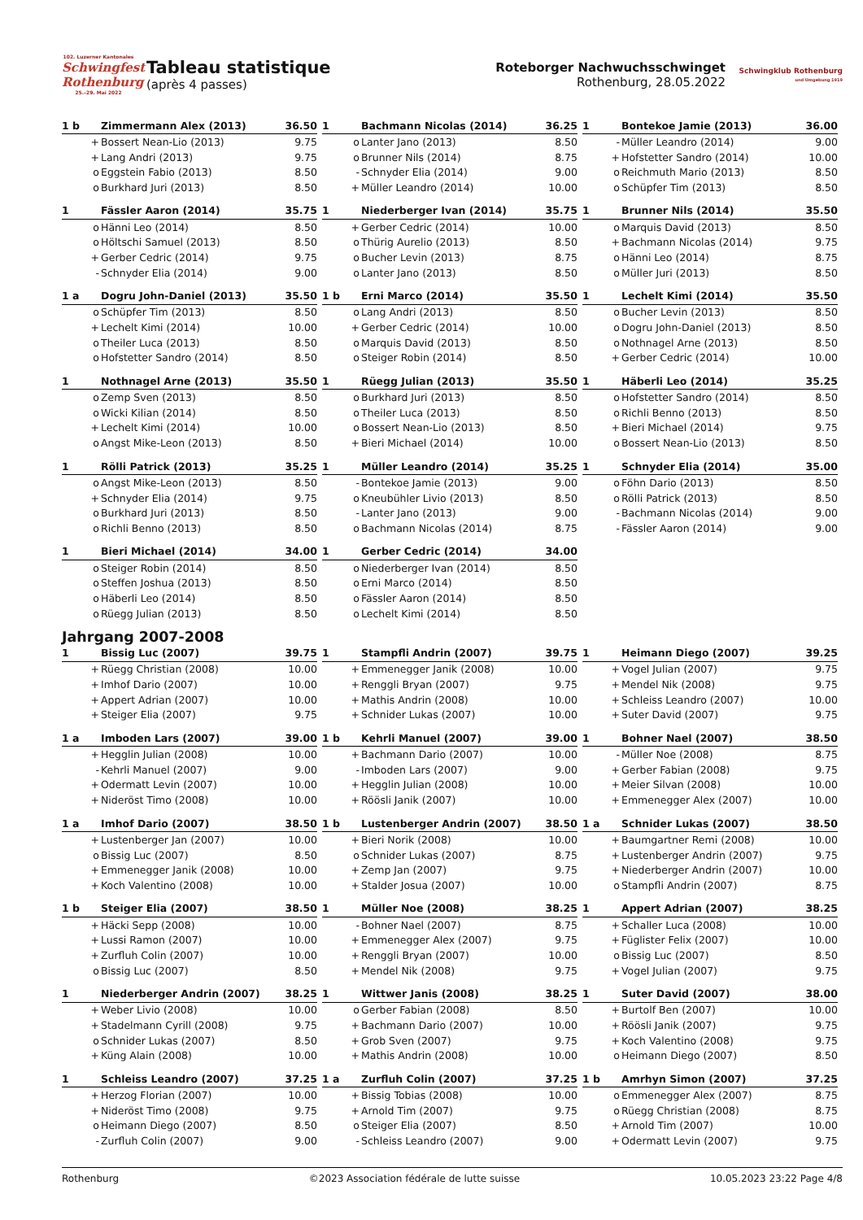102. Luzerner Kantonales
Schwingfest Rothenburg
25.–29. Mai 2022
Tableau statistique
(après 4 passes)
Roteborger Nachwuchsschwinget
Rothenburg, 28.05.2022
Schwingklub Rothenburg
und Umgebung 1919
| 1 b | Zimmermann Alex (2013) | 36.50 |
| --- | --- | --- |
| + | Bossert Nean-Lio (2013) | 9.75 |
| + | Lang Andri (2013) | 9.75 |
| o | Eggstein Fabio (2013) | 8.50 |
| o | Burkhard Juri (2013) | 8.50 |
| 1 | Bachmann Nicolas (2014) | 36.25 |
| --- | --- | --- |
| o | Lanter Jano (2013) | 8.50 |
| o | Brunner Nils (2014) | 8.75 |
| - | Schnyder Elia (2014) | 9.00 |
| + | Müller Leandro (2014) | 10.00 |
| 1 | Bontekoe Jamie (2013) | 36.00 |
| --- | --- | --- |
| - | Müller Leandro (2014) | 9.00 |
| + | Hofstetter Sandro (2014) | 10.00 |
| o | Reichmuth Mario (2013) | 8.50 |
| o | Schüpfer Tim (2013) | 8.50 |
| 1 | Fässler Aaron (2014) | 35.75 |
| --- | --- | --- |
| o | Hänni Leo (2014) | 8.50 |
| o | Höltschi Samuel (2013) | 8.50 |
| + | Gerber Cedric (2014) | 9.75 |
| - | Schnyder Elia (2014) | 9.00 |
| 1 | Niederberger Ivan (2014) | 35.75 |
| --- | --- | --- |
| + | Gerber Cedric (2014) | 10.00 |
| o | Thürig Aurelio (2013) | 8.50 |
| o | Bucher Levin (2013) | 8.75 |
| o | Lanter Jano (2013) | 8.50 |
| 1 | Brunner Nils (2014) | 35.50 |
| --- | --- | --- |
| o | Marquis David (2013) | 8.50 |
| + | Bachmann Nicolas (2014) | 9.75 |
| o | Hänni Leo (2014) | 8.75 |
| o | Müller Juri (2013) | 8.50 |
| 1 a | Dogru John-Daniel (2013) | 35.50 |
| --- | --- | --- |
| o | Schüpfer Tim (2013) | 8.50 |
| + | Lechelt Kimi (2014) | 10.00 |
| o | Theiler Luca (2013) | 8.50 |
| o | Hofstetter Sandro (2014) | 8.50 |
| 1 b | Erni Marco (2014) | 35.50 |
| --- | --- | --- |
| o | Lang Andri (2013) | 8.50 |
| + | Gerber Cedric (2014) | 10.00 |
| o | Marquis David (2013) | 8.50 |
| o | Steiger Robin (2014) | 8.50 |
| 1 | Lechelt Kimi (2014) | 35.50 |
| --- | --- | --- |
| o | Bucher Levin (2013) | 8.50 |
| o | Dogru John-Daniel (2013) | 8.50 |
| o | Nothnagel Arne (2013) | 8.50 |
| + | Gerber Cedric (2014) | 10.00 |
| 1 | Nothnagel Arne (2013) | 35.50 |
| --- | --- | --- |
| o | Zemp Sven (2013) | 8.50 |
| o | Wicki Kilian (2014) | 8.50 |
| + | Lechelt Kimi (2014) | 10.00 |
| o | Angst Mike-Leon (2013) | 8.50 |
| 1 | Rüegg Julian (2013) | 35.50 |
| --- | --- | --- |
| o | Burkhard Juri (2013) | 8.50 |
| o | Theiler Luca (2013) | 8.50 |
| o | Bossert Nean-Lio (2013) | 8.50 |
| + | Bieri Michael (2014) | 10.00 |
| 1 | Häberli Leo (2014) | 35.25 |
| --- | --- | --- |
| o | Hofstetter Sandro (2014) | 8.50 |
| o | Richli Benno (2013) | 8.50 |
| + | Bieri Michael (2014) | 9.75 |
| o | Bossert Nean-Lio (2013) | 8.50 |
| 1 | Rölli Patrick (2013) | 35.25 |
| --- | --- | --- |
| o | Angst Mike-Leon (2013) | 8.50 |
| + | Schnyder Elia (2014) | 9.75 |
| o | Burkhard Juri (2013) | 8.50 |
| o | Richli Benno (2013) | 8.50 |
| 1 | Müller Leandro (2014) | 35.25 |
| --- | --- | --- |
| - | Bontekoe Jamie (2013) | 9.00 |
| o | Kneubühler Livio (2013) | 8.50 |
| - | Lanter Jano (2013) | 9.00 |
| o | Bachmann Nicolas (2014) | 8.75 |
| 1 | Schnyder Elia (2014) | 35.00 |
| --- | --- | --- |
| o | Föhn Dario (2013) | 8.50 |
| o | Rölli Patrick (2013) | 8.50 |
| - | Bachmann Nicolas (2014) | 9.00 |
| - | Fässler Aaron (2014) | 9.00 |
| 1 | Bieri Michael (2014) | 34.00 |
| --- | --- | --- |
| o | Steiger Robin (2014) | 8.50 |
| o | Steffen Joshua (2013) | 8.50 |
| o | Häberli Leo (2014) | 8.50 |
| o | Rüegg Julian (2013) | 8.50 |
| 1 | Gerber Cedric (2014) | 34.00 |
| --- | --- | --- |
| o | Niederberger Ivan (2014) | 8.50 |
| o | Erni Marco (2014) | 8.50 |
| o | Fässler Aaron (2014) | 8.50 |
| o | Lechelt Kimi (2014) | 8.50 |
Jahrgang 2007-2008
| 1 | Bissig Luc (2007) | 39.75 |
| --- | --- | --- |
| + | Rüegg Christian (2008) | 10.00 |
| + | Imhof Dario (2007) | 10.00 |
| + | Appert Adrian (2007) | 10.00 |
| + | Steiger Elia (2007) | 9.75 |
| 1 | Stampfli Andrin (2007) | 39.75 |
| --- | --- | --- |
| + | Emmenegger Janik (2008) | 10.00 |
| + | Renggli Bryan (2007) | 9.75 |
| + | Mathis Andrin (2008) | 10.00 |
| + | Schnider Lukas (2007) | 10.00 |
| 1 | Heimann Diego (2007) | 39.25 |
| --- | --- | --- |
| + | Vogel Julian (2007) | 9.75 |
| + | Mendel Nik (2008) | 9.75 |
| + | Schleiss Leandro (2007) | 10.00 |
| + | Suter David (2007) | 9.75 |
| 1 a | Imboden Lars (2007) | 39.00 |
| --- | --- | --- |
| + | Hegglin Julian (2008) | 10.00 |
| - | Kehrli Manuel (2007) | 9.00 |
| + | Odermatt Levin (2007) | 10.00 |
| + | Nideröst Timo (2008) | 10.00 |
| 1 b | Kehrli Manuel (2007) | 39.00 |
| --- | --- | --- |
| + | Bachmann Dario (2007) | 10.00 |
| - | Imboden Lars (2007) | 9.00 |
| + | Hegglin Julian (2008) | 10.00 |
| + | Röösli Janik (2007) | 10.00 |
| 1 | Bohner Nael (2007) | 38.50 |
| --- | --- | --- |
| - | Müller Noe (2008) | 8.75 |
| + | Gerber Fabian (2008) | 9.75 |
| + | Meier Silvan (2008) | 10.00 |
| + | Emmenegger Alex (2007) | 10.00 |
| 1 a | Imhof Dario (2007) | 38.50 |
| --- | --- | --- |
| + | Lustenberger Jan (2007) | 10.00 |
| o | Bissig Luc (2007) | 8.50 |
| + | Emmenegger Janik (2008) | 10.00 |
| + | Koch Valentino (2008) | 10.00 |
| 1 b | Lustenberger Andrin (2007) | 38.50 |
| --- | --- | --- |
| + | Bieri Norik (2008) | 10.00 |
| o | Schnider Lukas (2007) | 8.75 |
| + | Zemp Jan (2007) | 9.75 |
| + | Stalder Josua (2007) | 10.00 |
| 1 a | Schnider Lukas (2007) | 38.50 |
| --- | --- | --- |
| + | Baumgartner Remi (2008) | 10.00 |
| + | Lustenberger Andrin (2007) | 9.75 |
| + | Niederberger Andrin (2007) | 10.00 |
| o | Stampfli Andrin (2007) | 8.75 |
| 1 b | Steiger Elia (2007) | 38.50 |
| --- | --- | --- |
| + | Häcki Sepp (2008) | 10.00 |
| + | Lussi Ramon (2007) | 10.00 |
| + | Zurfluh Colin (2007) | 10.00 |
| o | Bissig Luc (2007) | 8.50 |
| 1 | Müller Noe (2008) | 38.25 |
| --- | --- | --- |
| - | Bohner Nael (2007) | 8.75 |
| + | Emmenegger Alex (2007) | 9.75 |
| + | Renggli Bryan (2007) | 10.00 |
| + | Mendel Nik (2008) | 9.75 |
| 1 | Appert Adrian (2007) | 38.25 |
| --- | --- | --- |
| + | Schaller Luca (2008) | 10.00 |
| + | Füglister Felix (2007) | 10.00 |
| o | Bissig Luc (2007) | 8.50 |
| + | Vogel Julian (2007) | 9.75 |
| 1 | Niederberger Andrin (2007) | 38.25 |
| --- | --- | --- |
| + | Weber Livio (2008) | 10.00 |
| + | Stadelmann Cyrill (2008) | 9.75 |
| o | Schnider Lukas (2007) | 8.50 |
| + | Küng Alain (2008) | 10.00 |
| 1 | Wittwer Janis (2008) | 38.25 |
| --- | --- | --- |
| o | Gerber Fabian (2008) | 8.50 |
| + | Bachmann Dario (2007) | 10.00 |
| + | Grob Sven (2007) | 9.75 |
| + | Mathis Andrin (2008) | 10.00 |
| 1 | Suter David (2007) | 38.00 |
| --- | --- | --- |
| + | Burtolf Ben (2007) | 10.00 |
| + | Röösli Janik (2007) | 9.75 |
| + | Koch Valentino (2008) | 9.75 |
| o | Heimann Diego (2007) | 8.50 |
| 1 | Schleiss Leandro (2007) | 37.25 |
| --- | --- | --- |
| + | Herzog Florian (2007) | 10.00 |
| + | Nideröst Timo (2008) | 9.75 |
| o | Heimann Diego (2007) | 8.50 |
| - | Zurfluh Colin (2007) | 9.00 |
| 1 a | Zurfluh Colin (2007) | 37.25 |
| --- | --- | --- |
| + | Bissig Tobias (2008) | 10.00 |
| + | Arnold Tim (2007) | 9.75 |
| o | Steiger Elia (2007) | 8.50 |
| - | Schleiss Leandro (2007) | 9.00 |
| 1 b | Amrhyn Simon (2007) | 37.25 |
| --- | --- | --- |
| o | Emmenegger Alex (2007) | 8.75 |
| o | Rüegg Christian (2008) | 8.75 |
| + | Arnold Tim (2007) | 10.00 |
| + | Odermatt Levin (2007) | 9.75 |
Rothenburg ©2023 Association fédérale de lutte suisse 10.05.2023 23:22 Page 4/8